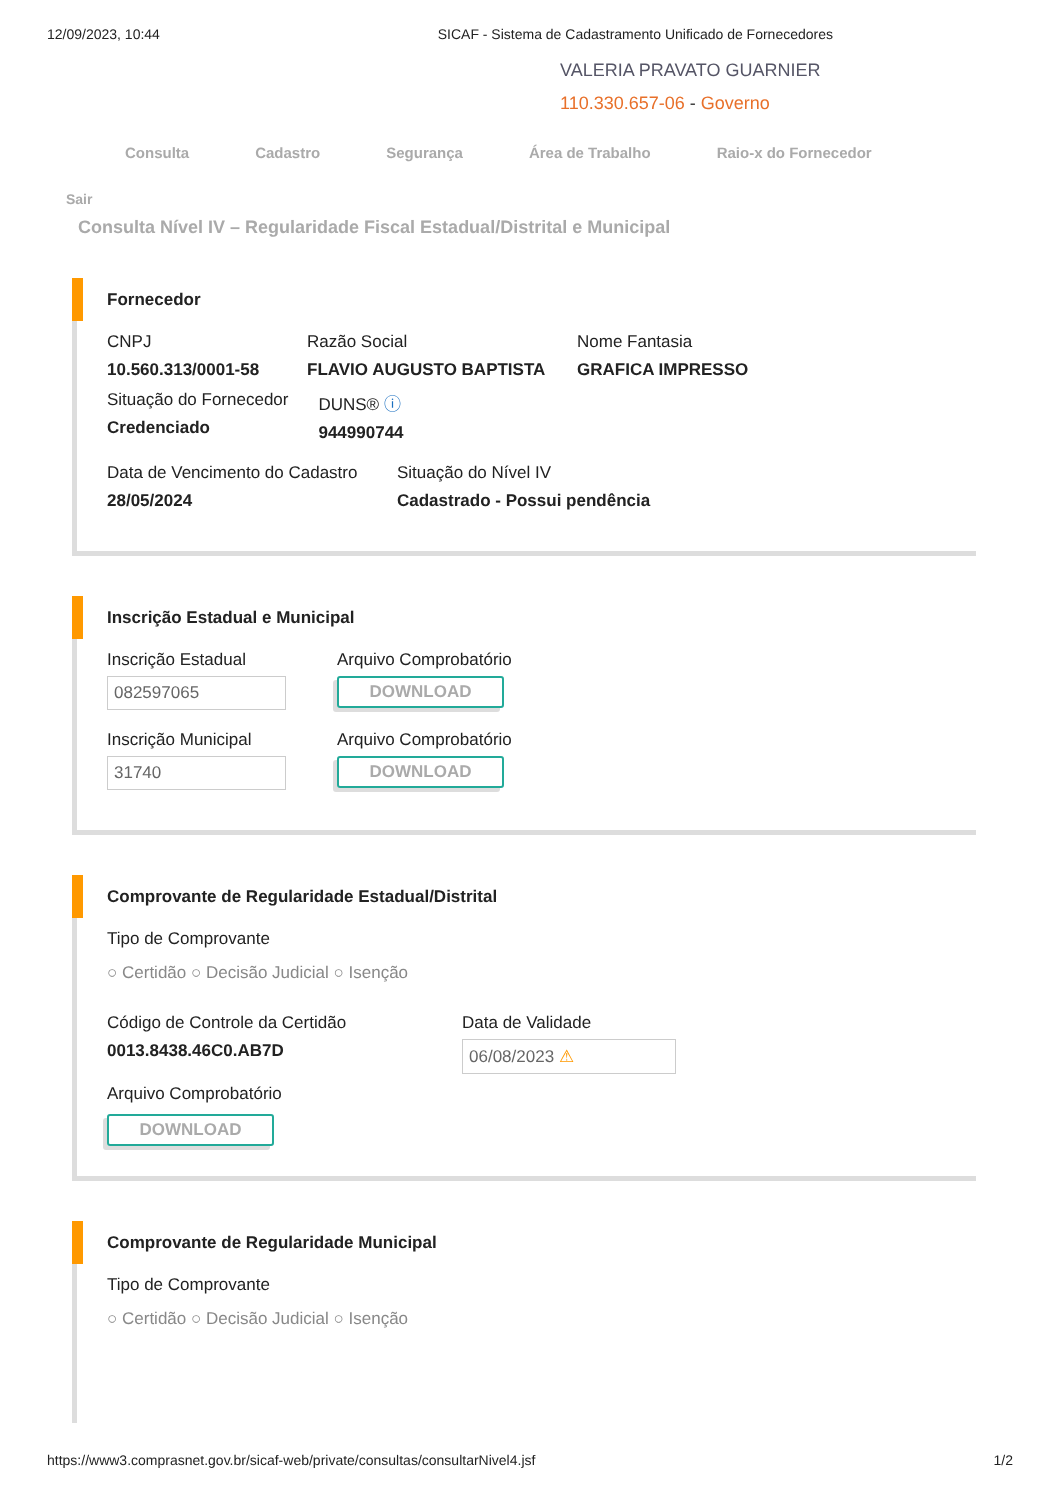12/09/2023, 10:44 SICAF - Sistema de Cadastramento Unificado de Fornecedores
VALERIA PRAVATO GUARNIER
110.330.657-06 - Governo
Consulta Cadastro Segurança Área de Trabalho Raio-x do Fornecedor
Sair
Consulta Nível IV – Regularidade Fiscal Estadual/Distrital e Municipal
Fornecedor
CNPJ
10.560.313/0001-58
Razão Social
FLAVIO AUGUSTO BAPTISTA
Nome Fantasia
GRAFICA IMPRESSO
Situação do Fornecedor
Credenciado
DUNS® ⓘ
944990744
Data de Vencimento do Cadastro
28/05/2024
Situação do Nível IV
Cadastrado - Possui pendência
Inscrição Estadual e Municipal
Inscrição Estadual
082597065
Arquivo Comprobatório
DOWNLOAD
Inscrição Municipal
31740
Arquivo Comprobatório
DOWNLOAD
Comprovante de Regularidade Estadual/Distrital
Tipo de Comprovante
○ Certidão ○ Decisão Judicial ○ Isenção
Código de Controle da Certidão
0013.8438.46C0.AB7D
Data de Validade
06/08/2023 ⚠
Arquivo Comprobatório
DOWNLOAD
Comprovante de Regularidade Municipal
Tipo de Comprovante
○ Certidão ○ Decisão Judicial ○ Isenção
https://www3.comprasnet.gov.br/sicaf-web/private/consultas/consultarNivel4.jsf 1/2